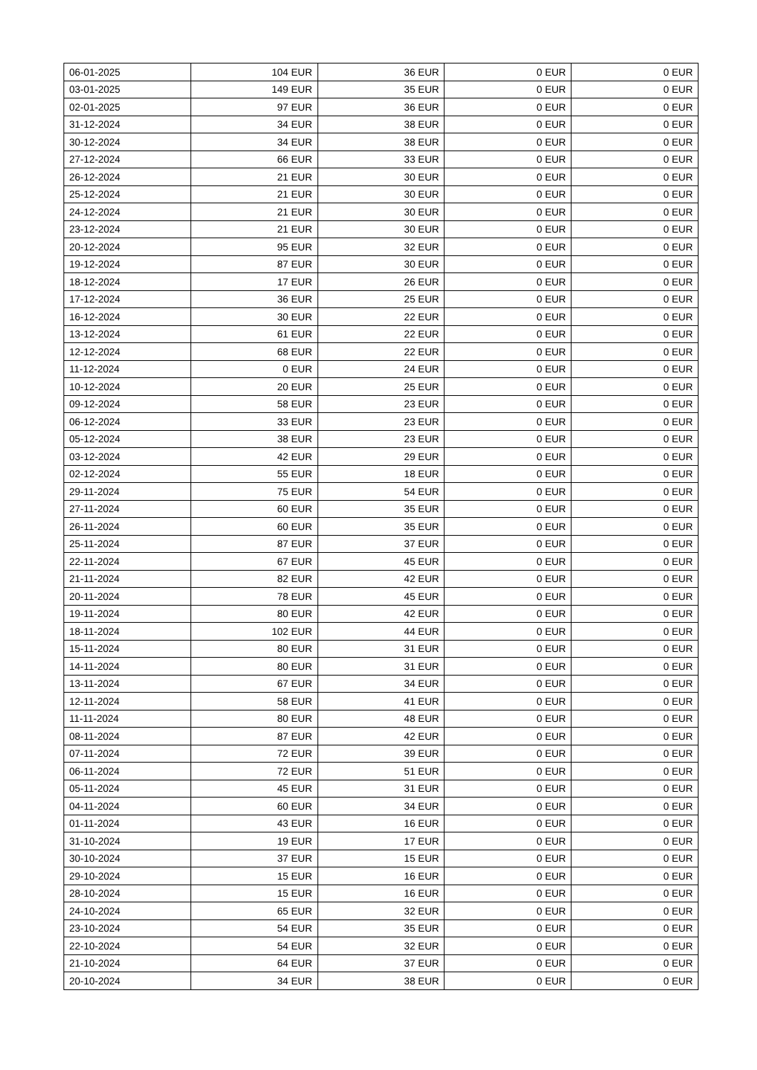| 06-01-2025 | 104 EUR | 36 EUR | 0 EUR | 0 EUR |
| 03-01-2025 | 149 EUR | 35 EUR | 0 EUR | 0 EUR |
| 02-01-2025 | 97 EUR | 36 EUR | 0 EUR | 0 EUR |
| 31-12-2024 | 34 EUR | 38 EUR | 0 EUR | 0 EUR |
| 30-12-2024 | 34 EUR | 38 EUR | 0 EUR | 0 EUR |
| 27-12-2024 | 66 EUR | 33 EUR | 0 EUR | 0 EUR |
| 26-12-2024 | 21 EUR | 30 EUR | 0 EUR | 0 EUR |
| 25-12-2024 | 21 EUR | 30 EUR | 0 EUR | 0 EUR |
| 24-12-2024 | 21 EUR | 30 EUR | 0 EUR | 0 EUR |
| 23-12-2024 | 21 EUR | 30 EUR | 0 EUR | 0 EUR |
| 20-12-2024 | 95 EUR | 32 EUR | 0 EUR | 0 EUR |
| 19-12-2024 | 87 EUR | 30 EUR | 0 EUR | 0 EUR |
| 18-12-2024 | 17 EUR | 26 EUR | 0 EUR | 0 EUR |
| 17-12-2024 | 36 EUR | 25 EUR | 0 EUR | 0 EUR |
| 16-12-2024 | 30 EUR | 22 EUR | 0 EUR | 0 EUR |
| 13-12-2024 | 61 EUR | 22 EUR | 0 EUR | 0 EUR |
| 12-12-2024 | 68 EUR | 22 EUR | 0 EUR | 0 EUR |
| 11-12-2024 | 0 EUR | 24 EUR | 0 EUR | 0 EUR |
| 10-12-2024 | 20 EUR | 25 EUR | 0 EUR | 0 EUR |
| 09-12-2024 | 58 EUR | 23 EUR | 0 EUR | 0 EUR |
| 06-12-2024 | 33 EUR | 23 EUR | 0 EUR | 0 EUR |
| 05-12-2024 | 38 EUR | 23 EUR | 0 EUR | 0 EUR |
| 03-12-2024 | 42 EUR | 29 EUR | 0 EUR | 0 EUR |
| 02-12-2024 | 55 EUR | 18 EUR | 0 EUR | 0 EUR |
| 29-11-2024 | 75 EUR | 54 EUR | 0 EUR | 0 EUR |
| 27-11-2024 | 60 EUR | 35 EUR | 0 EUR | 0 EUR |
| 26-11-2024 | 60 EUR | 35 EUR | 0 EUR | 0 EUR |
| 25-11-2024 | 87 EUR | 37 EUR | 0 EUR | 0 EUR |
| 22-11-2024 | 67 EUR | 45 EUR | 0 EUR | 0 EUR |
| 21-11-2024 | 82 EUR | 42 EUR | 0 EUR | 0 EUR |
| 20-11-2024 | 78 EUR | 45 EUR | 0 EUR | 0 EUR |
| 19-11-2024 | 80 EUR | 42 EUR | 0 EUR | 0 EUR |
| 18-11-2024 | 102 EUR | 44 EUR | 0 EUR | 0 EUR |
| 15-11-2024 | 80 EUR | 31 EUR | 0 EUR | 0 EUR |
| 14-11-2024 | 80 EUR | 31 EUR | 0 EUR | 0 EUR |
| 13-11-2024 | 67 EUR | 34 EUR | 0 EUR | 0 EUR |
| 12-11-2024 | 58 EUR | 41 EUR | 0 EUR | 0 EUR |
| 11-11-2024 | 80 EUR | 48 EUR | 0 EUR | 0 EUR |
| 08-11-2024 | 87 EUR | 42 EUR | 0 EUR | 0 EUR |
| 07-11-2024 | 72 EUR | 39 EUR | 0 EUR | 0 EUR |
| 06-11-2024 | 72 EUR | 51 EUR | 0 EUR | 0 EUR |
| 05-11-2024 | 45 EUR | 31 EUR | 0 EUR | 0 EUR |
| 04-11-2024 | 60 EUR | 34 EUR | 0 EUR | 0 EUR |
| 01-11-2024 | 43 EUR | 16 EUR | 0 EUR | 0 EUR |
| 31-10-2024 | 19 EUR | 17 EUR | 0 EUR | 0 EUR |
| 30-10-2024 | 37 EUR | 15 EUR | 0 EUR | 0 EUR |
| 29-10-2024 | 15 EUR | 16 EUR | 0 EUR | 0 EUR |
| 28-10-2024 | 15 EUR | 16 EUR | 0 EUR | 0 EUR |
| 24-10-2024 | 65 EUR | 32 EUR | 0 EUR | 0 EUR |
| 23-10-2024 | 54 EUR | 35 EUR | 0 EUR | 0 EUR |
| 22-10-2024 | 54 EUR | 32 EUR | 0 EUR | 0 EUR |
| 21-10-2024 | 64 EUR | 37 EUR | 0 EUR | 0 EUR |
| 20-10-2024 | 34 EUR | 38 EUR | 0 EUR | 0 EUR |